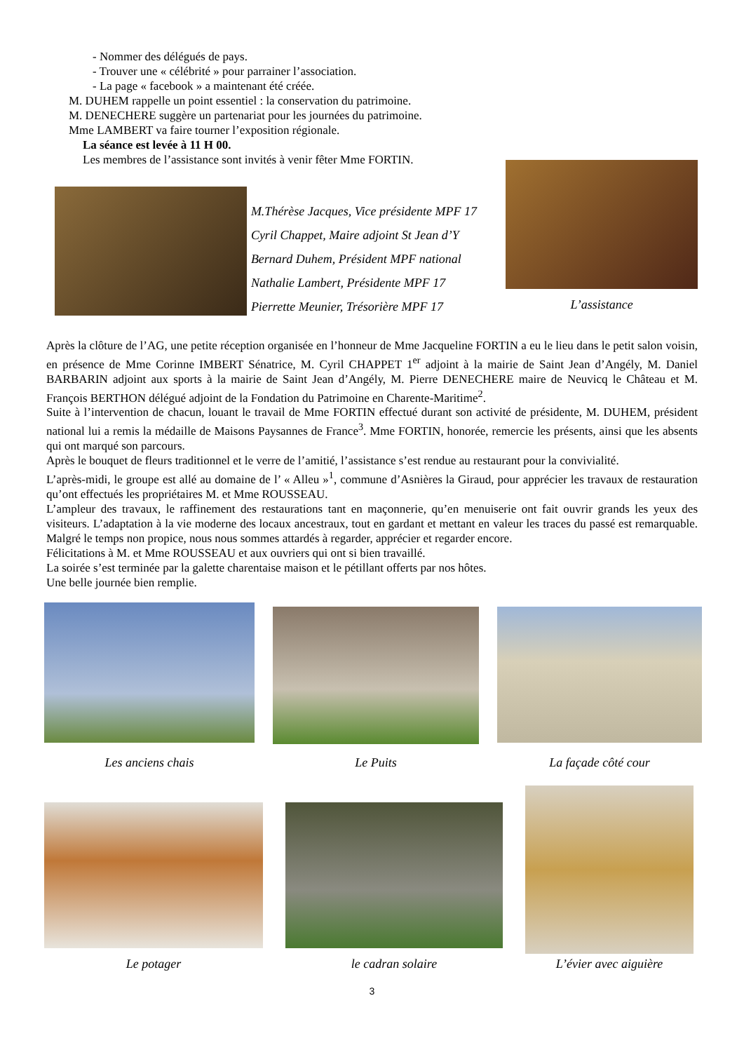- Nommer des délégués de pays.
- Trouver une « célébrité » pour parrainer l’association.
- La page « facebook » a maintenant été créée.
M. DUHEM rappelle un point essentiel : la conservation du patrimoine.
M. DENECHERE suggère un partenariat pour les journées du patrimoine.
Mme LAMBERT va faire tourner l’exposition régionale.
La séance est levée à 11 H 00.
Les membres de l’assistance sont invités à venir fêter Mme FORTIN.
M.Thérèse Jacques, Vice présidente MPF 17
Cyril Chappet, Maire adjoint St Jean d’Y
Bernard Duhem, Président MPF national
Nathalie Lambert, Présidente MPF 17
Pierrette Meunier, Trésorière MPF 17
L’assistance
Après la clôture de l’AG, une petite réception organisée en l’honneur de Mme Jacqueline FORTIN a eu le lieu dans le petit salon voisin, en présence de Mme Corinne IMBERT Sénatrice, M. Cyril CHAPPET 1<sup>er</sup> adjoint à la mairie de Saint Jean d’Angély, M. Daniel BARBARIN adjoint aux sports à la mairie de Saint Jean d’Angély, M. Pierre DENECHERE maire de Neuvicq le Château et M. François BERTHON délégué adjoint de la Fondation du Patrimoine en Charente-Maritime<sup>2</sup>.
Suite à l’intervention de chacun, louant le travail de Mme FORTIN effectué durant son activité de présidente, M. DUHEM, président national lui a remis la médaille de Maisons Paysannes de France<sup>3</sup>. Mme FORTIN, honorée, remercie les présents, ainsi que les absents qui ont marqué son parcours.
Après le bouquet de fleurs traditionnel et le verre de l’amitié, l’assistance s’est rendue au restaurant pour la convivialité.
L’après-midi, le groupe est allé au domaine de l’ « Alleu »<sup>1</sup>, commune d’Asnières la Giraud, pour apprécier les travaux de restauration qu’ont effectués les propriétaires M. et Mme ROUSSEAU.
L’ampleur des travaux, le raffinement des restaurations tant en maçonnerie, qu’en menuiserie ont fait ouvrir grands les yeux des visiteurs. L’adaptation à la vie moderne des locaux ancestraux, tout en gardant et mettant en valeur les traces du passé est remarquable. Malgré le temps non propice, nous nous sommes attardés à regarder, apprécier et regarder encore.
Félicitations à M. et Mme ROUSSEAU et aux ouvriers qui ont si bien travaillé.
La soirée s’est terminée par la galette charentaise maison et le pétillant offerts par nos hôtes.
Une belle journée bien remplie.
Les anciens chais
Le Puits La façade côté cour
Le potager le cadran solaire
L’évier avec aiguière
3